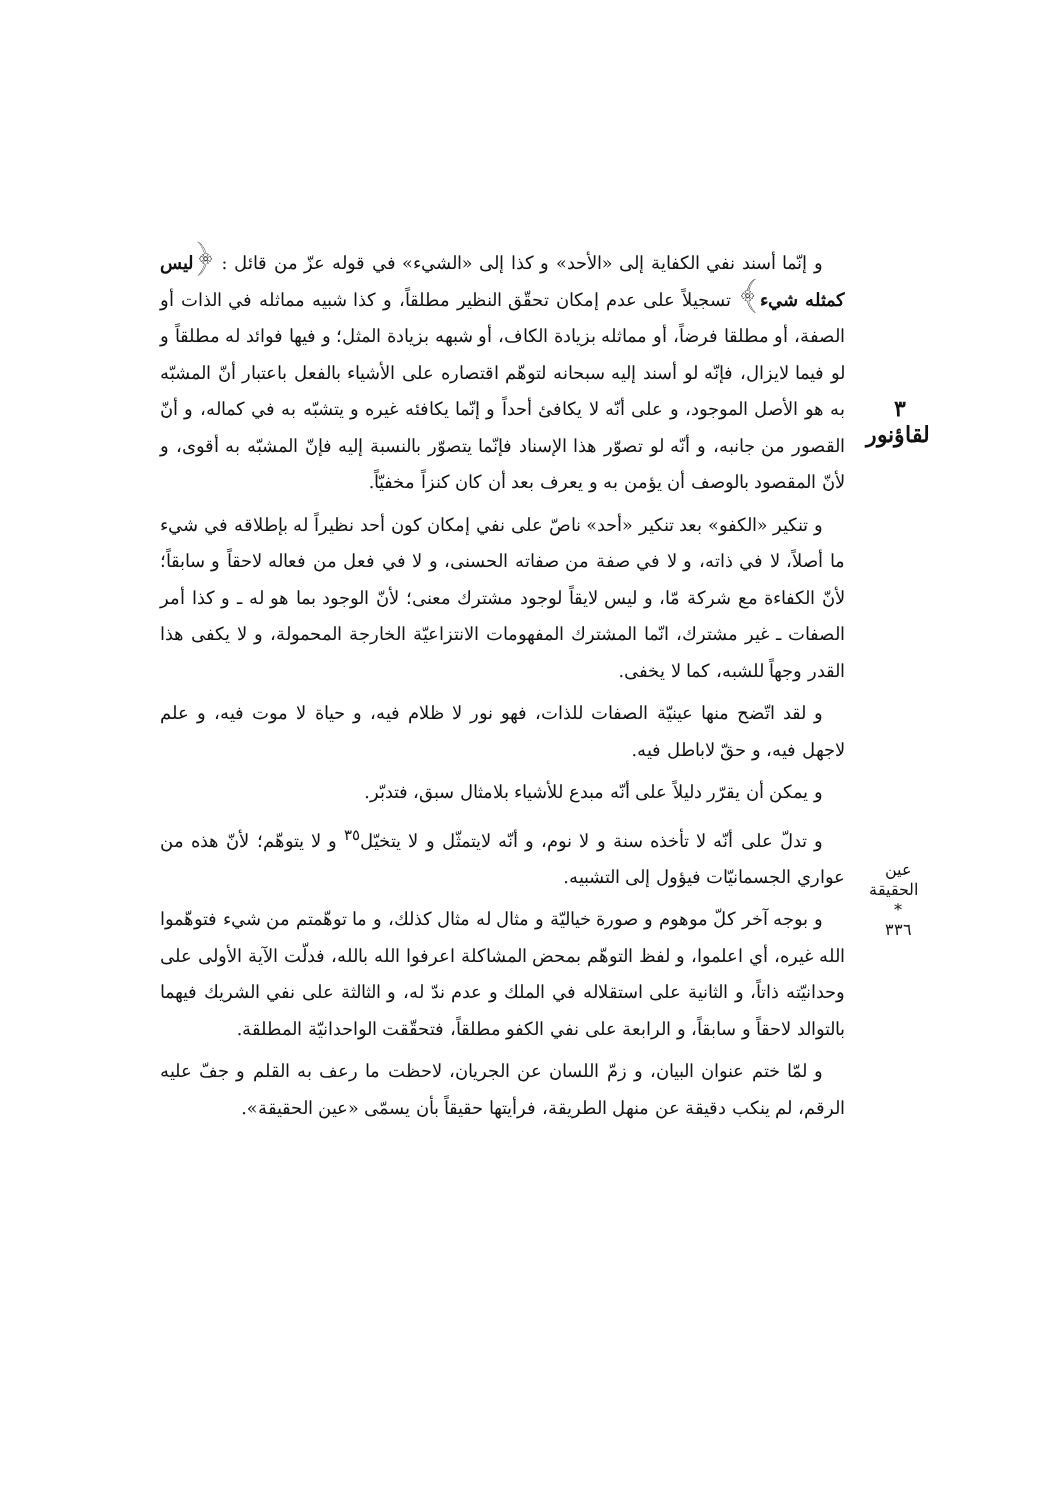٣ لقاؤنور
و إنّما أسند نفي الكفاية إلى «الأحد» و كذا إلى «الشيء» في قوله عزّ من قائل : ﴿ليس كمثله شيء﴾ تسجيلاً على عدم إمكان تحقّق النظير مطلقاً، و كذا شبيه مماثله في الذات أو الصفة، أو مطلقا فرضاً، أو مماثله بزيادة الكاف، أو شبهه بزيادة المثل؛ و فيها فوائد له مطلقاً و لو فيما لايزال، فإنّه لو أسند إليه سبحانه لتوهّم اقتصاره على الأشياء بالفعل باعتبار أنّ المشبّه به هو الأصل الموجود، و على أنّه لا يكافئ أحداً و إنّما يكافئه غيره و يتشبّه به في كماله، و أنّ القصور من جانبه، و أنّه لو تصوّر هذا الإسناد فإنّما يتصوّر بالنسبة إليه فإنّ المشبّه به أقوى، و لأنّ المقصود بالوصف أن يؤمن به و يعرف بعد أن كان كنزاً مخفيّاً.
و تنكير «الكفو» بعد تنكير «أحد» ناصّ على نفي إمكان كون أحد نظيراً له بإطلاقه في شيء ما أصلاً، لا في ذاته، و لا في صفة من صفاته الحسنى، و لا في فعل من فعاله لاحقاً و سابقاً؛ لأنّ الكفاءة مع شركة مّا، و ليس لايقاً لوجود مشترك معنى؛ لأنّ الوجود بما هو له ـ و كذا أمر الصفات ـ غير مشترك، انّما المشترك المفهومات الانتزاعيّة الخارجة المحمولة، و لا يكفى هذا القدر وجهاً للشبه، كما لا يخفى.
و لقد اتّضح منها عينيّة الصفات للذات، فهو نور لا ظلام فيه، و حياة لا موت فيه، و علم لاجهل فيه، و حقّ لاباطل فيه.
و يمكن أن يقرّر دليلاً على أنّه مبدع للأشياء بلامثال سبق، فتدبّر.
و تدلّ على أنّه لا تأخذه سنة و لا نوم، و أنّه لايتمثّل و لا يتخيّل<sup>٣٥</sup> و لا يتوهّم؛ لأنّ هذه من عواري الجسمانيّات فيؤول إلى التشبيه.
و بوجه آخر كلّ موهوم و صورة خياليّة و مثال له مثال كذلك، و ما توهّمتم من شيء فتوهّموا الله غيره، أي اعلموا، و لفظ التوهّم بمحض المشاكلة اعرفوا الله بالله، فدلّت الآية الأولى على وحدانيّته ذاتاً، و الثانية على استقلاله في الملك و عدم ندّ له، و الثالثة على نفي الشريك فيهما بالتوالد لاحقاً و سابقاً، و الرابعة على نفي الكفو مطلقاً، فتحقّقت الواحدانيّة المطلقة.
و لمّا ختم عنوان البيان، و زمّ اللسان عن الجريان، لاحظت ما رعف به القلم و جفّ عليه الرقم، لم ينكب دقيقة عن منهل الطريقة، فرأيتها حقيقاً بأن يسمّى «عين الحقيقة».
عين الحقيقة
*
٣٣٦